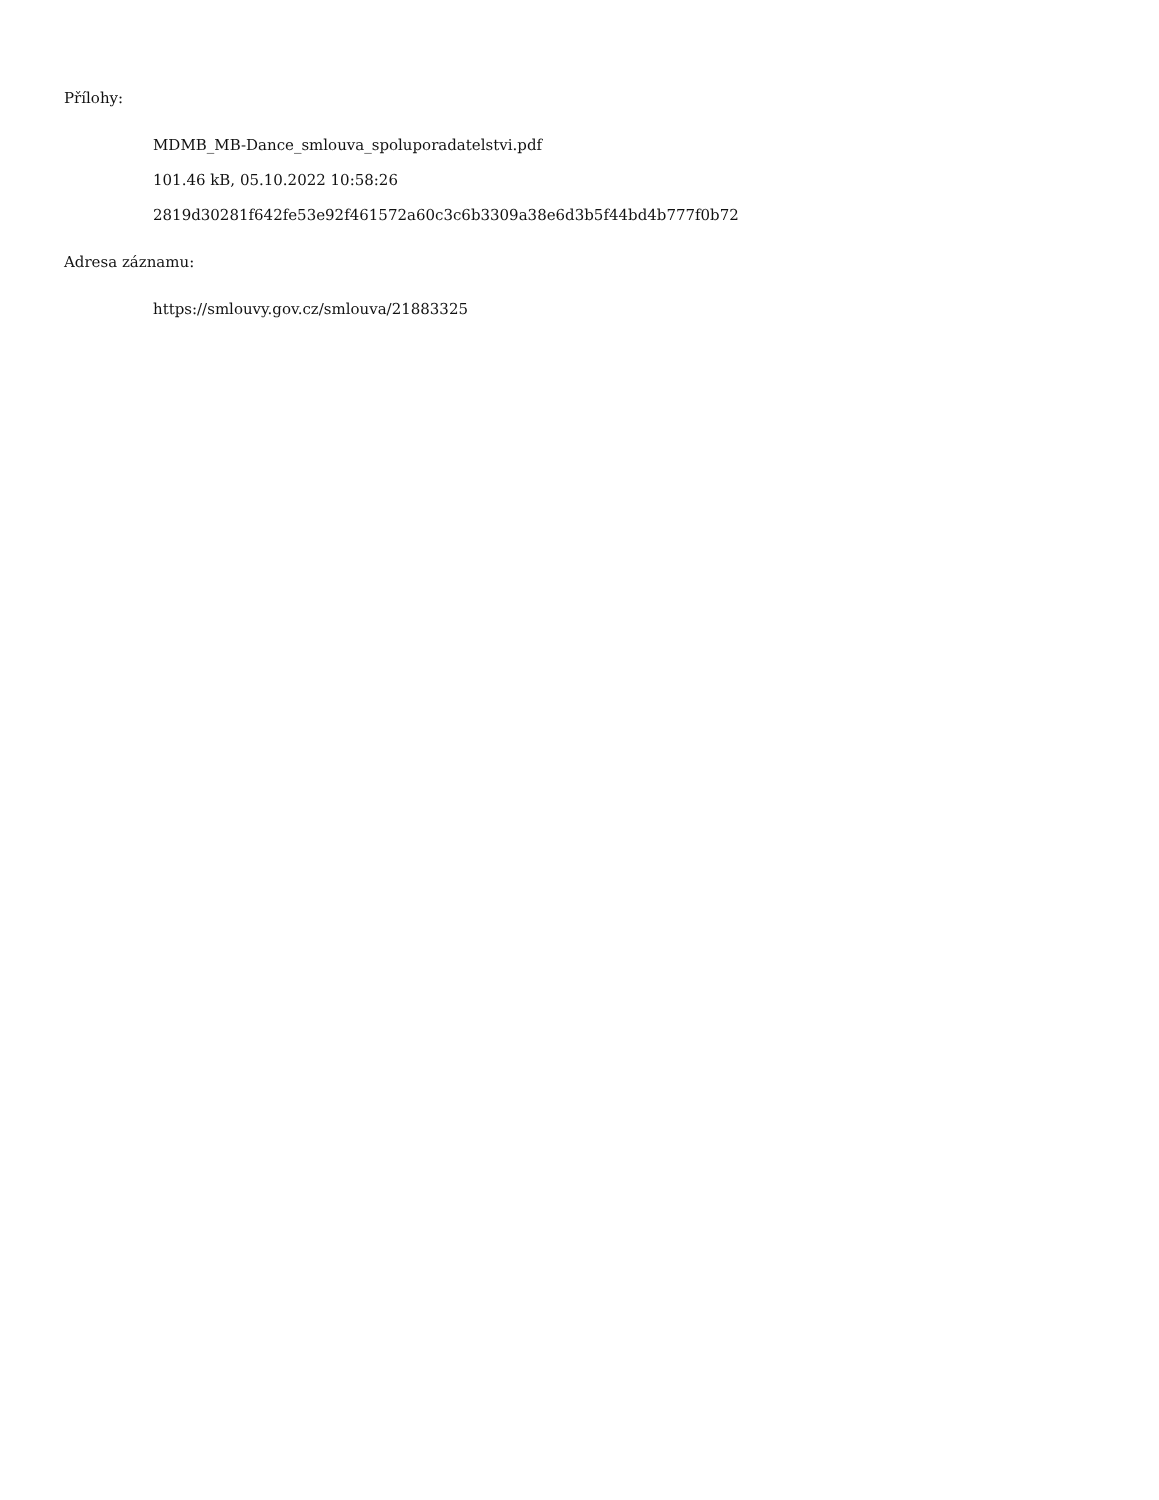Přílohy:
MDMB_MB-Dance_smlouva_spoluporadatelstvi.pdf
101.46 kB, 05.10.2022 10:58:26
2819d30281f642fe53e92f461572a60c3c6b3309a38e6d3b5f44bd4b777f0b72
Adresa záznamu:
https://smlouvy.gov.cz/smlouva/21883325